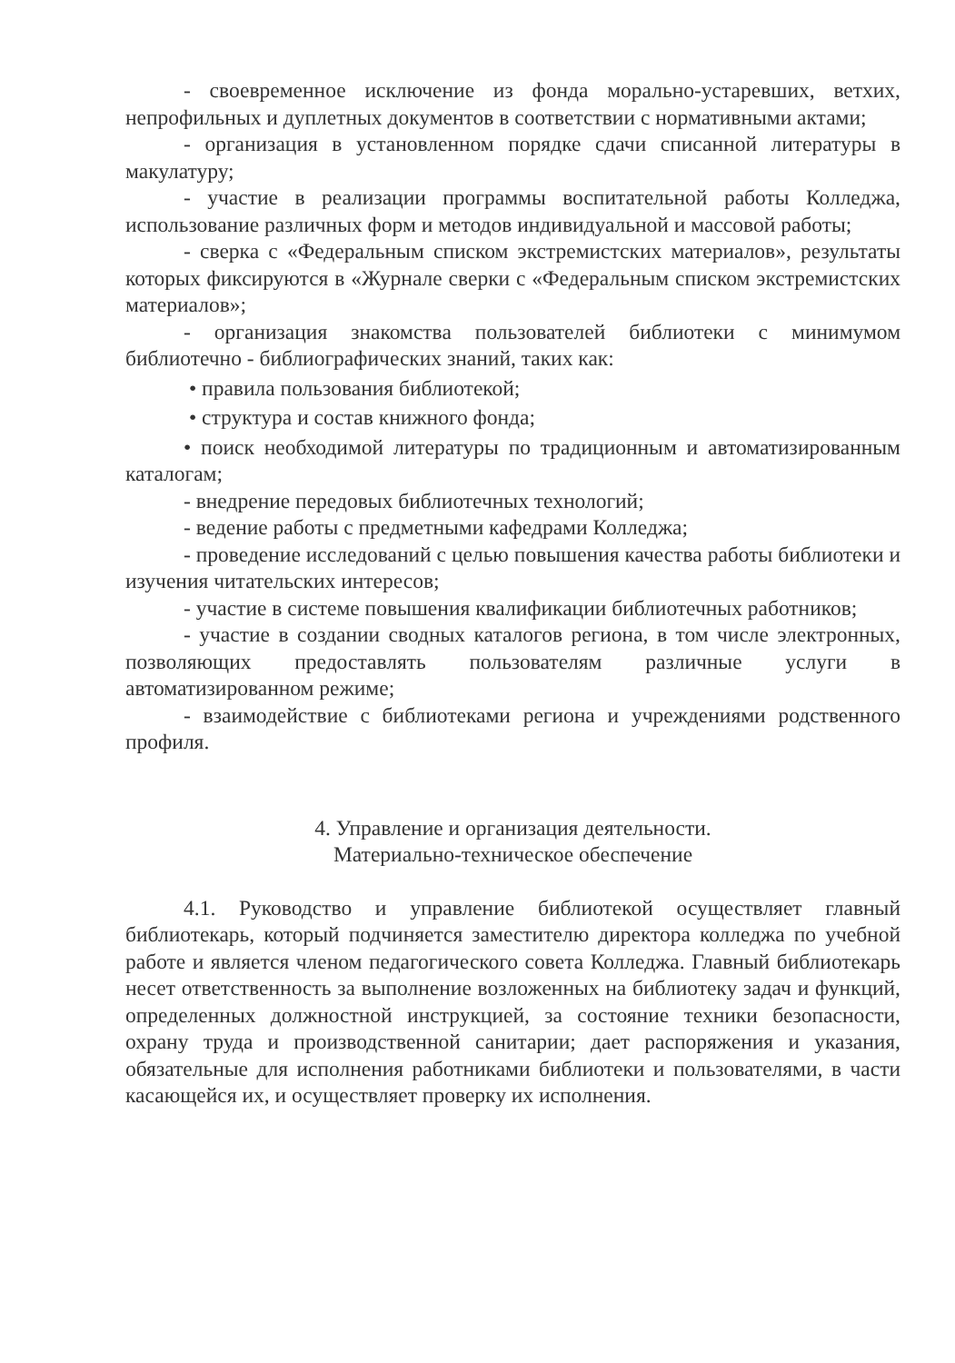- своевременное исключение из фонда морально-устаревших, ветхих, непрофильных и дуплетных документов в соответствии с нормативными актами;
- организация в установленном порядке сдачи списанной литературы в макулатуру;
- участие в реализации программы воспитательной работы Колледжа, использование различных форм и методов индивидуальной и массовой работы;
- сверка с «Федеральным списком экстремистских материалов», результаты которых фиксируются в «Журнале сверки с «Федеральным списком экстремистских материалов»;
- организация знакомства пользователей библиотеки с минимумом библиотечно - библиографических знаний, таких как:
• правила пользования библиотекой;
• структура и состав книжного фонда;
• поиск необходимой литературы по традиционным и автоматизированным каталогам;
- внедрение передовых библиотечных технологий;
- ведение работы с предметными кафедрами Колледжа;
- проведение исследований с целью повышения качества работы библиотеки и изучения читательских интересов;
- участие в системе повышения квалификации библиотечных работников;
- участие в создании сводных каталогов региона, в том числе электронных, позволяющих предоставлять пользователям различные услуги в автоматизированном режиме;
- взаимодействие с библиотеками региона и учреждениями родственного профиля.
4. Управление и организация деятельности.
Материально-техническое обеспечение
4.1. Руководство и управление библиотекой осуществляет главный библиотекарь, который подчиняется заместителю директора колледжа по учебной работе и является членом педагогического совета Колледжа. Главный библиотекарь несет ответственность за выполнение возложенных на библиотеку задач и функций, определенных должностной инструкцией, за состояние техники безопасности, охрану труда и производственной санитарии; дает распоряжения и указания, обязательные для исполнения работниками библиотеки и пользователями, в части касающейся их, и осуществляет проверку их исполнения.